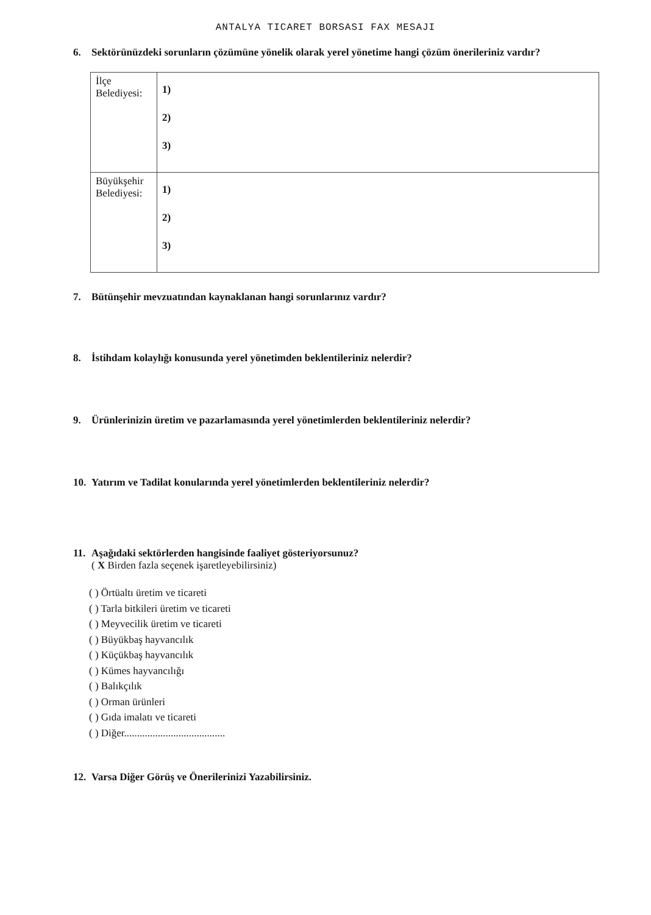ANTALYA TICARET BORSASI FAX MESAJI
6. Sektörünüzdeki sorunların çözümüne yönelik olarak yerel yönetime hangi çözüm önerileriniz vardır?
| İlçe Belediyesi: | 1) 2) 3) |
| Büyükşehir Belediyesi: | 1) 2) 3) |
7. Bütünşehir mevzuatından kaynaklanan hangi sorunlarınız vardır?
8. İstihdam kolaylığı konusunda yerel yönetimden beklentileriniz nelerdir?
9. Ürünlerinizin üretim ve pazarlamasında yerel yönetimlerden beklentileriniz nelerdir?
10. Yatırım ve Tadilat konularında yerel yönetimlerden beklentileriniz nelerdir?
11. Aşağıdaki sektörlerden hangisinde faaliyet gösteriyorsunuz?
( X Birden fazla seçenek işaretleyebilirsiniz)
( ) Örtüaltı üretim ve ticareti
( ) Tarla bitkileri üretim ve ticareti
( ) Meyvecilik üretim ve ticareti
( ) Büyükbaş hayvancılık
( ) Küçükbaş hayvancılık
( ) Kümes hayvancılığı
( ) Balıkçılık
( ) Orman ürünleri
( ) Gıda imalatı ve ticareti
( ) Diğer.......................................
12. Varsa Diğer Görüş ve Önerilerinizi Yazabilirsiniz.